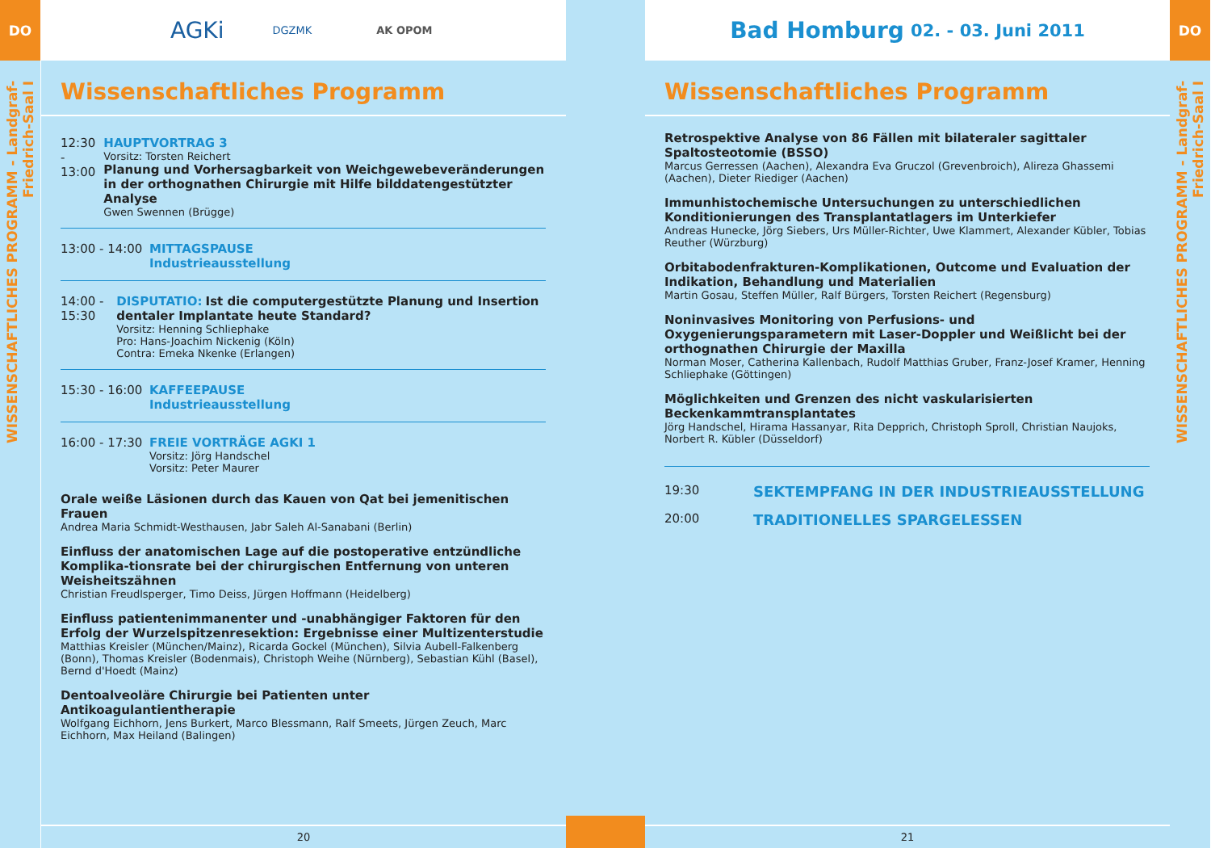DO
WISSENSCHAFTLICHES PROGRAMM - Landgraf-Friedrich-Saal I
AGKi DGZMK AK OPOM
Wissenschaftliches Programm
12:30 - 13:00
HAUPTVORTRAG 3
Vorsitz: Torsten Reichert
Planung und Vorhersagbarkeit von Weichgewebeveränderungen in der orthognathen Chirurgie mit Hilfe bilddatengestützter Analyse
Gwen Swennen (Brügge)
13:00 - 14:00
MITTAGSPAUSE
Industrieausstellung
14:00 - 15:30
DISPUTATIO: Ist die computergestützte Planung und Insertion dentaler Implantate heute Standard?
Vorsitz: Henning Schliephake
Pro: Hans-Joachim Nickenig (Köln)
Contra: Emeka Nkenke (Erlangen)
15:30 - 16:00
KAFFEEPAUSE
Industrieausstellung
16:00 - 17:30
FREIE VORTRÄGE AGKI 1
Vorsitz: Jörg Handschel
Vorsitz: Peter Maurer
Orale weiße Läsionen durch das Kauen von Qat bei jemenitischen Frauen
Andrea Maria Schmidt-Westhausen, Jabr Saleh Al-Sanabani (Berlin)
Einfluss der anatomischen Lage auf die postoperative entzündliche Komplika-tionsrate bei der chirurgischen Entfernung von unteren Weisheitszähnen
Christian Freudlsperger, Timo Deiss, Jürgen Hoffmann (Heidelberg)
Einfluss patientenimmanenter und -unabhängiger Faktoren für den Erfolg der Wurzelspitzenresektion: Ergebnisse einer Multizenterstudie
Matthias Kreisler (München/Mainz), Ricarda Gockel (München), Silvia Aubell-Falkenberg (Bonn), Thomas Kreisler (Bodenmais), Christoph Weihe (Nürnberg), Sebastian Kühl (Basel), Bernd d'Hoedt (Mainz)
Dentoalveoläre Chirurgie bei Patienten unter Antikoagulantientherapie
Wolfgang Eichhorn, Jens Burkert, Marco Blessmann, Ralf Smeets, Jürgen Zeuch, Marc Eichhorn, Max Heiland (Balingen)
20
Bad Homburg 02. - 03. Juni 2011
Wissenschaftliches Programm
Retrospektive Analyse von 86 Fällen mit bilateraler sagittaler Spaltosteotomie (BSSO)
Marcus Gerressen (Aachen), Alexandra Eva Gruczol (Grevenbroich), Alireza Ghassemi (Aachen), Dieter Riediger (Aachen)
Immunhistochemische Untersuchungen zu unterschiedlichen Konditionierungen des Transplantatlagers im Unterkiefer
Andreas Hunecke, Jörg Siebers, Urs Müller-Richter, Uwe Klammert, Alexander Kübler, Tobias Reuther (Würzburg)
Orbitabodenfrakturen-Komplikationen, Outcome und Evaluation der Indikation, Behandlung und Materialien
Martin Gosau, Steffen Müller, Ralf Bürgers, Torsten Reichert (Regensburg)
Noninvasives Monitoring von Perfusions- und Oxygenierungsparametern mit Laser-Doppler und Weißlicht bei der orthognathen Chirurgie der Maxilla
Norman Moser, Catherina Kallenbach, Rudolf Matthias Gruber, Franz-Josef Kramer, Henning Schliephake (Göttingen)
Möglichkeiten und Grenzen des nicht vaskularisierten Beckenkammtransplantates
Jörg Handschel, Hirama Hassanyar, Rita Depprich, Christoph Sproll, Christian Naujoks, Norbert R. Kübler (Düsseldorf)
19:30
SEKTEMPFANG IN DER INDUSTRIEAUSSTELLUNG
20:00
TRADITIONELLES SPARGELESSEN
21
DO
WISSENSCHAFTLICHES PROGRAMM - Landgraf-Friedrich-Saal I